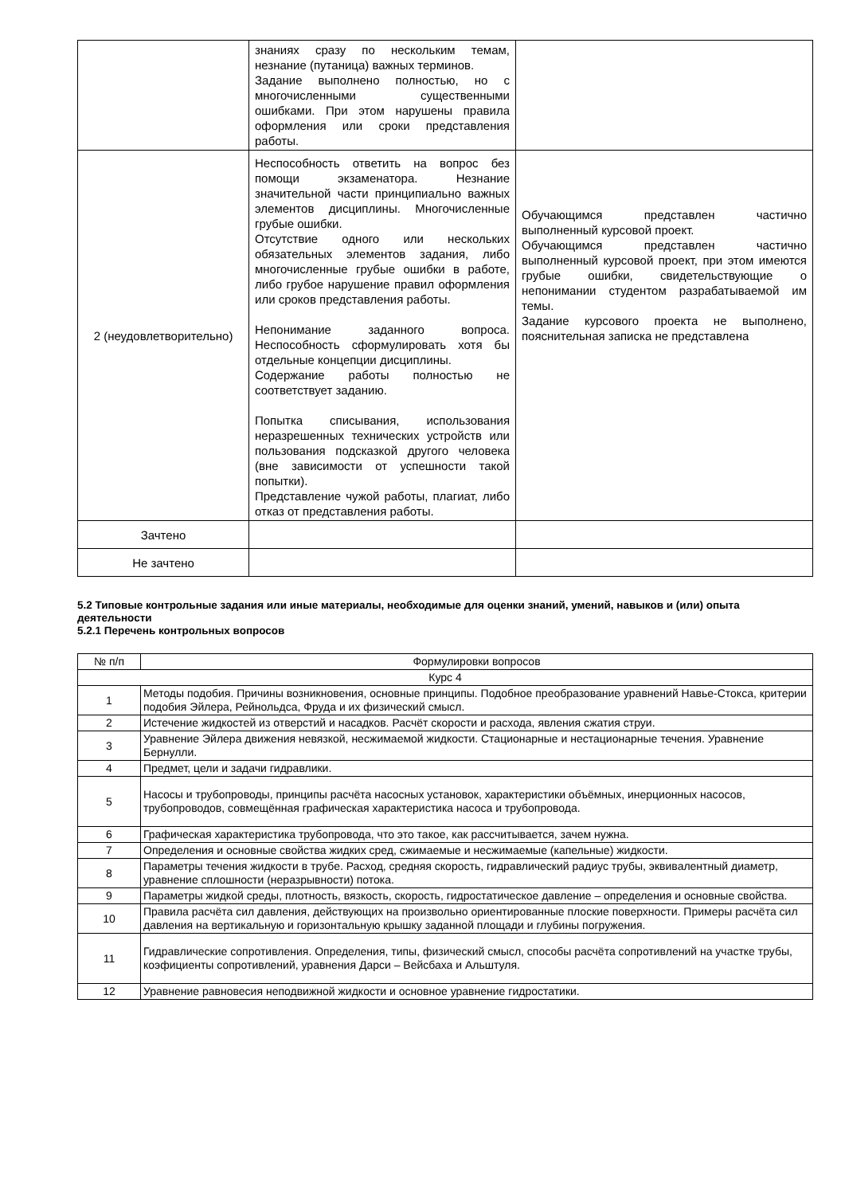| | знаниях сразу по нескольким темам, незнание (путаница) важных терминов. Задание выполнено полностью, но с многочисленными существенными ошибками. При этом нарушены правила оформления или сроки представления работы. | |
| 2 (неудовлетворительно) | Неспособность ответить на вопрос без помощи экзаменатора. Незнание значительной части принципиально важных элементов дисциплины. Многочисленные грубые ошибки. Отсутствие одного или нескольких обязательных элементов задания, либо многочисленные грубые ошибки в работе, либо грубое нарушение правил оформления или сроков представления работы. Непонимание заданного вопроса. Неспособность сформулировать хотя бы отдельные концепции дисциплины. Содержание работы полностью не соответствует заданию. Попытка списывания, использования неразрешенных технических устройств или пользования подсказкой другого человека (вне зависимости от успешности такой попытки). Представление чужой работы, плагиат, либо отказ от представления работы. | Обучающимся представлен частично выполненный курсовой проект. Обучающимся представлен частично выполненный курсовой проект, при этом имеются грубые ошибки, свидетельствующие о непонимании студентом разрабатываемой им темы. Задание курсового проекта не выполнено, пояснительная записка не представлена |
| Зачтено | | |
| Не зачтено | | |
5.2 Типовые контрольные задания или иные материалы, необходимые для оценки знаний, умений, навыков и (или) опыта деятельности
5.2.1 Перечень контрольных вопросов
| № п/п | Формулировки вопросов |
| --- | --- |
| Курс 4 | |
| 1 | Методы подобия. Причины возникновения, основные принципы. Подобное преобразование уравнений Навье-Стокса, критерии подобия Эйлера, Рейнольдса, Фруда и их физический смысл. |
| 2 | Истечение жидкостей из отверстий и насадков. Расчёт скорости и расхода, явления сжатия струи. |
| 3 | Уравнение Эйлера движения невязкой, несжимаемой жидкости. Стационарные и нестационарные течения. Уравнение Бернулли. |
| 4 | Предмет, цели и задачи гидравлики. |
| 5 | Насосы и трубопроводы, принципы расчёта насосных установок, характеристики объёмных, инерционных насосов, трубопроводов, совмещённая графическая характеристика насоса и трубопровода. |
| 6 | Графическая характеристика трубопровода, что это такое, как рассчитывается, зачем нужна. |
| 7 | Определения и основные свойства жидких сред, сжимаемые и несжимаемые (капельные) жидкости. |
| 8 | Параметры течения жидкости в трубе. Расход, средняя скорость, гидравлический радиус трубы, эквивалентный диаметр, уравнение сплошности (неразрывности) потока. |
| 9 | Параметры жидкой среды, плотность, вязкость, скорость, гидростатическое давление – определения и основные свойства. |
| 10 | Правила расчёта сил давления, действующих на произвольно ориентированные плоские поверхности. Примеры расчёта сил давления на вертикальную и горизонтальную крышку заданной площади и глубины погружения. |
| 11 | Гидравлические сопротивления. Определения, типы, физический смысл, способы расчёта сопротивлений на участке трубы, коэфициенты сопротивлений, уравнения Дарси – Вейсбаха и Альштуля. |
| 12 | Уравнение равновесия неподвижной жидкости и основное уравнение гидростатики. |